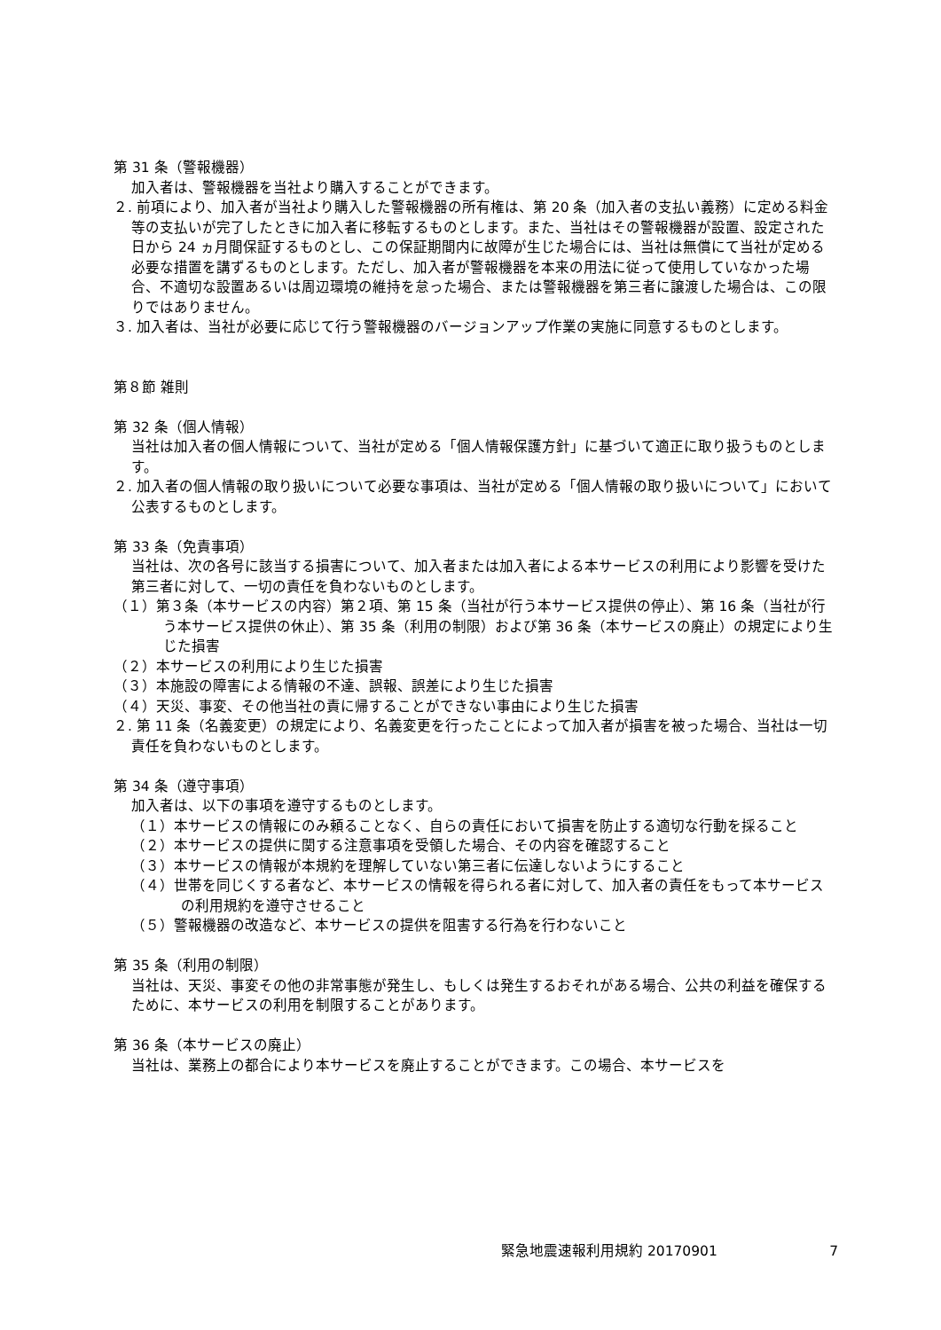第 31 条（警報機器）
加入者は、警報機器を当社より購入することができます。
２. 前項により、加入者が当社より購入した警報機器の所有権は、第 20 条（加入者の支払い義務）に定める料金等の支払いが完了したときに加入者に移転するものとします。また、当社はその警報機器が設置、設定された日から 24 ヵ月間保証するものとし、この保証期間内に故障が生じた場合には、当社は無償にて当社が定める必要な措置を講ずるものとします。ただし、加入者が警報機器を本来の用法に従って使用していなかった場合、不適切な設置あるいは周辺環境の維持を怠った場合、または警報機器を第三者に譲渡した場合は、この限りではありません。
３. 加入者は、当社が必要に応じて行う警報機器のバージョンアップ作業の実施に同意するものとします。
第８節 雑則
第 32 条（個人情報）
当社は加入者の個人情報について、当社が定める「個人情報保護方針」に基づいて適正に取り扱うものとします。
２. 加入者の個人情報の取り扱いについて必要な事項は、当社が定める「個人情報の取り扱いについて」において公表するものとします。
第 33 条（免責事項）
当社は、次の各号に該当する損害について、加入者または加入者による本サービスの利用により影響を受けた第三者に対して、一切の責任を負わないものとします。
（１）第３条（本サービスの内容）第２項、第 15 条（当社が行う本サービス提供の停止）、第 16 条（当社が行う本サービス提供の休止）、第 35 条（利用の制限）および第 36 条（本サービスの廃止）の規定により生じた損害
（２）本サービスの利用により生じた損害
（３）本施設の障害による情報の不達、誤報、誤差により生じた損害
（４）天災、事変、その他当社の責に帰することができない事由により生じた損害
２. 第 11 条（名義変更）の規定により、名義変更を行ったことによって加入者が損害を被った場合、当社は一切責任を負わないものとします。
第 34 条（遵守事項）
加入者は、以下の事項を遵守するものとします。
（１）本サービスの情報にのみ頼ることなく、自らの責任において損害を防止する適切な行動を採ること
（２）本サービスの提供に関する注意事項を受領した場合、その内容を確認すること
（３）本サービスの情報が本規約を理解していない第三者に伝達しないようにすること
（４）世帯を同じくする者など、本サービスの情報を得られる者に対して、加入者の責任をもって本サービスの利用規約を遵守させること
（５）警報機器の改造など、本サービスの提供を阻害する行為を行わないこと
第 35 条（利用の制限）
当社は、天災、事変その他の非常事態が発生し、もしくは発生するおそれがある場合、公共の利益を確保するために、本サービスの利用を制限することがあります。
第 36 条（本サービスの廃止）
当社は、業務上の都合により本サービスを廃止することができます。この場合、本サービスを
緊急地震速報利用規約 20170901 7